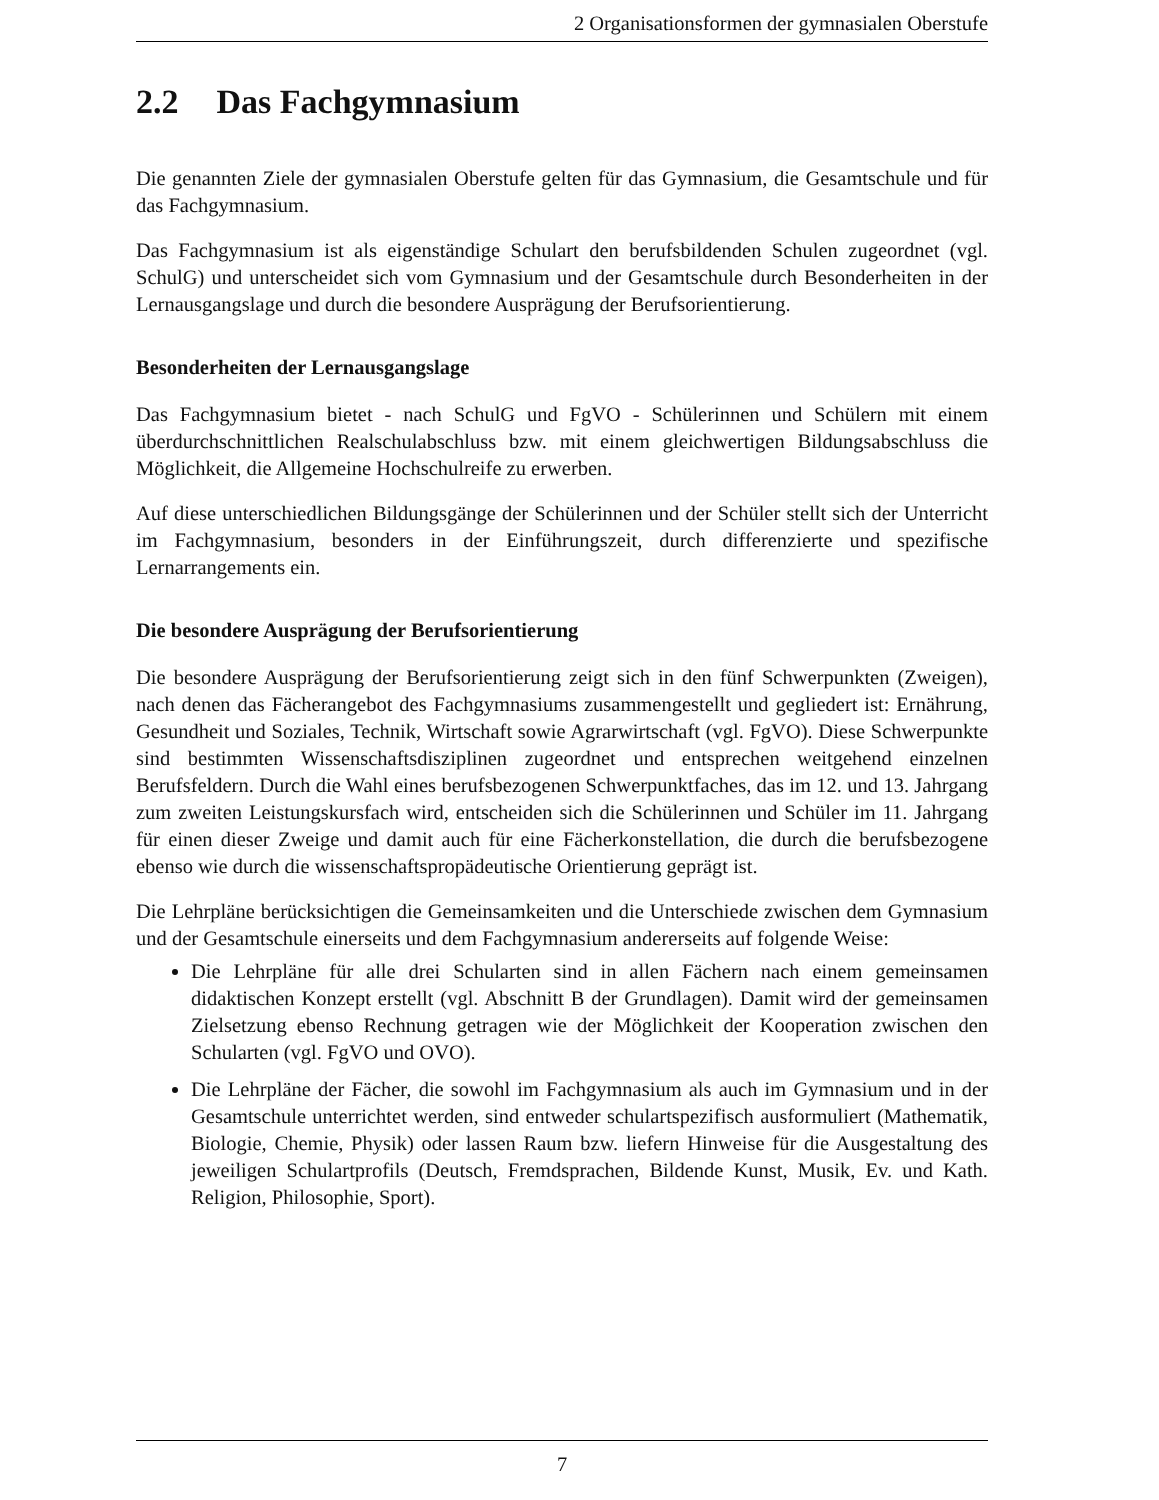2 Organisationsformen der gymnasialen Oberstufe
2.2 Das Fachgymnasium
Die genannten Ziele der gymnasialen Oberstufe gelten für das Gymnasium, die Gesamtschule und für das Fachgymnasium.
Das Fachgymnasium ist als eigenständige Schulart den berufsbildenden Schulen zugeordnet (vgl. SchulG) und unterscheidet sich vom Gymnasium und der Gesamtschule durch Besonderheiten in der Lernausgangslage und durch die besondere Ausprägung der Berufsorientierung.
Besonderheiten der Lernausgangslage
Das Fachgymnasium bietet - nach SchulG und FgVO - Schülerinnen und Schülern mit einem überdurchschnittlichen Realschulabschluss bzw. mit einem gleichwertigen Bildungsabschluss die Möglichkeit, die Allgemeine Hochschulreife zu erwerben.
Auf diese unterschiedlichen Bildungsgänge der Schülerinnen und der Schüler stellt sich der Unterricht im Fachgymnasium, besonders in der Einführungszeit, durch differenzierte und spezifische Lernarrangements ein.
Die besondere Ausprägung der Berufsorientierung
Die besondere Ausprägung der Berufsorientierung zeigt sich in den fünf Schwerpunkten (Zweigen), nach denen das Fächerangebot des Fachgymnasiums zusammengestellt und gegliedert ist: Ernährung, Gesundheit und Soziales, Technik, Wirtschaft sowie Agrarwirtschaft (vgl. FgVO). Diese Schwerpunkte sind bestimmten Wissenschaftsdisziplinen zugeordnet und entsprechen weitgehend einzelnen Berufsfeldern. Durch die Wahl eines berufsbezogenen Schwerpunktfaches, das im 12. und 13. Jahrgang zum zweiten Leistungskursfach wird, entscheiden sich die Schülerinnen und Schüler im 11. Jahrgang für einen dieser Zweige und damit auch für eine Fächerkonstellation, die durch die berufsbezogene ebenso wie durch die wissenschaftspropädeutische Orientierung geprägt ist.
Die Lehrpläne berücksichtigen die Gemeinsamkeiten und die Unterschiede zwischen dem Gymnasium und der Gesamtschule einerseits und dem Fachgymnasium andererseits auf folgende Weise:
Die Lehrpläne für alle drei Schularten sind in allen Fächern nach einem gemeinsamen didaktischen Konzept erstellt (vgl. Abschnitt B der Grundlagen). Damit wird der gemeinsamen Zielsetzung ebenso Rechnung getragen wie der Möglichkeit der Kooperation zwischen den Schularten (vgl. FgVO und OVO).
Die Lehrpläne der Fächer, die sowohl im Fachgymnasium als auch im Gymnasium und in der Gesamtschule unterrichtet werden, sind entweder schulartspezifisch ausformuliert (Mathematik, Biologie, Chemie, Physik) oder lassen Raum bzw. liefern Hinweise für die Ausgestaltung des jeweiligen Schulartprofils (Deutsch, Fremdsprachen, Bildende Kunst, Musik, Ev. und Kath. Religion, Philosophie, Sport).
7